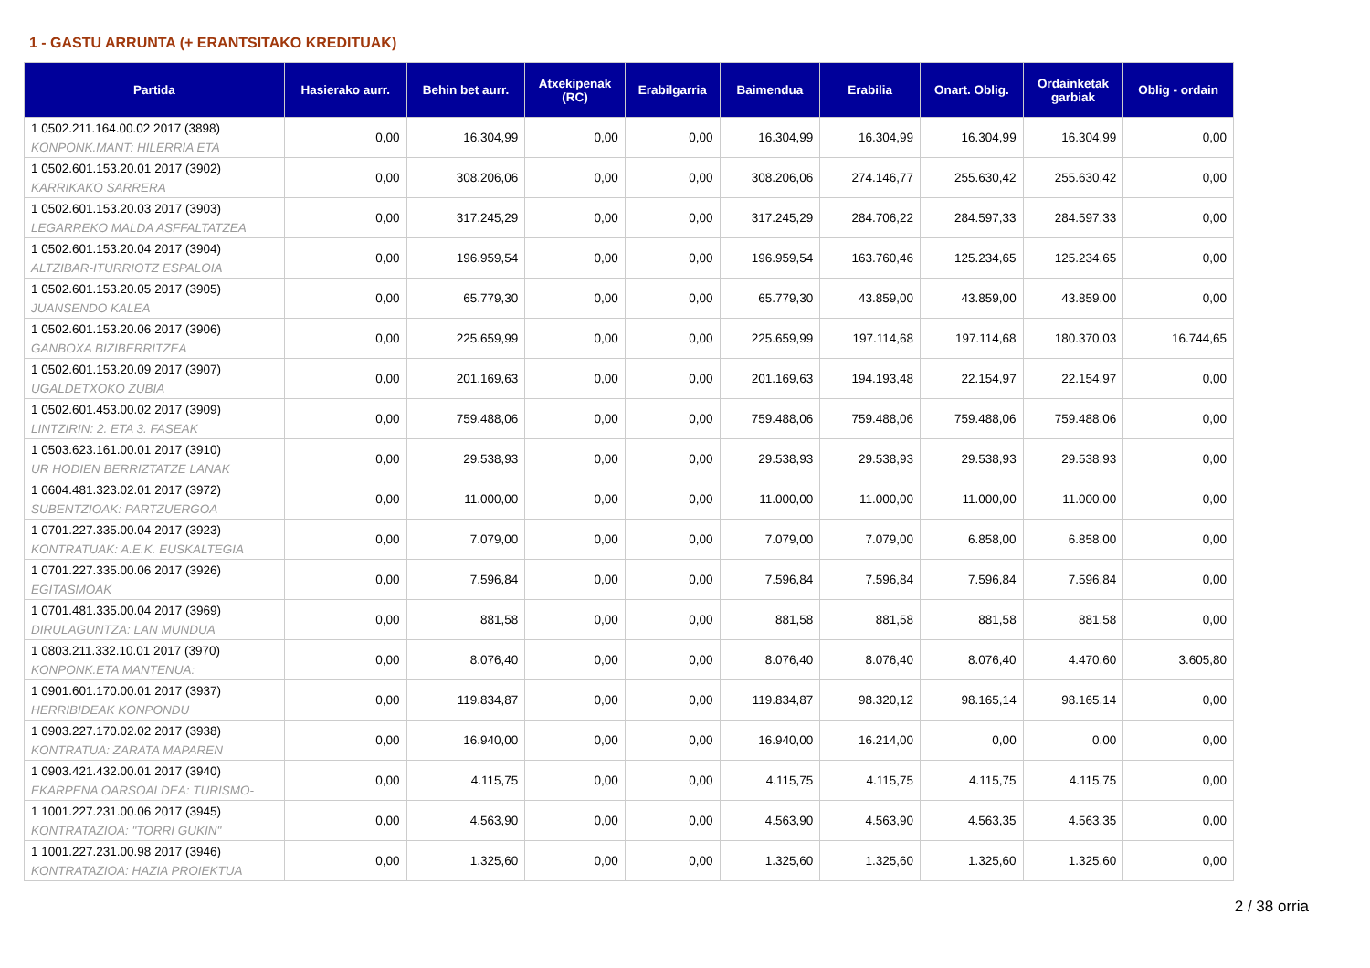1 - GASTU ARRUNTA (+ ERANTSITAKO KREDITUAK)
| Partida | Hasierako aurr. | Behin bet aurr. | Atxekipenak (RC) | Erabilgarria | Baimendua | Erabilia | Onart. Oblig. | Ordainketak garbiak | Oblig - ordain |
| --- | --- | --- | --- | --- | --- | --- | --- | --- | --- |
| 1 0502.211.164.00.02 2017 (3898) KONPONK.MANT: HILERRIA ETA | 0,00 | 16.304,99 | 0,00 | 0,00 | 16.304,99 | 16.304,99 | 16.304,99 | 16.304,99 | 0,00 |
| 1 0502.601.153.20.01 2017 (3902) KARRIKAKO SARRERA | 0,00 | 308.206,06 | 0,00 | 0,00 | 308.206,06 | 274.146,77 | 255.630,42 | 255.630,42 | 0,00 |
| 1 0502.601.153.20.03 2017 (3903) LEGARREKO MALDA ASFFALTATZEA | 0,00 | 317.245,29 | 0,00 | 0,00 | 317.245,29 | 284.706,22 | 284.597,33 | 284.597,33 | 0,00 |
| 1 0502.601.153.20.04 2017 (3904) ALTZIBAR-ITURRIOTZ ESPALOIA | 0,00 | 196.959,54 | 0,00 | 0,00 | 196.959,54 | 163.760,46 | 125.234,65 | 125.234,65 | 0,00 |
| 1 0502.601.153.20.05 2017 (3905) JUANSENDO KALEA | 0,00 | 65.779,30 | 0,00 | 0,00 | 65.779,30 | 43.859,00 | 43.859,00 | 43.859,00 | 0,00 |
| 1 0502.601.153.20.06 2017 (3906) GANBOXA BIZIBERRITZEA | 0,00 | 225.659,99 | 0,00 | 0,00 | 225.659,99 | 197.114,68 | 197.114,68 | 180.370,03 | 16.744,65 |
| 1 0502.601.153.20.09 2017 (3907) UGALDETXOKO ZUBIA | 0,00 | 201.169,63 | 0,00 | 0,00 | 201.169,63 | 194.193,48 | 22.154,97 | 22.154,97 | 0,00 |
| 1 0502.601.453.00.02 2017 (3909) LINTZIRIN: 2. ETA 3. FASEAK | 0,00 | 759.488,06 | 0,00 | 0,00 | 759.488,06 | 759.488,06 | 759.488,06 | 759.488,06 | 0,00 |
| 1 0503.623.161.00.01 2017 (3910) UR HODIEN BERRIZTATZE LANAK | 0,00 | 29.538,93 | 0,00 | 0,00 | 29.538,93 | 29.538,93 | 29.538,93 | 29.538,93 | 0,00 |
| 1 0604.481.323.02.01 2017 (3972) SUBENTZIOAK: PARTZUERGOA | 0,00 | 11.000,00 | 0,00 | 0,00 | 11.000,00 | 11.000,00 | 11.000,00 | 11.000,00 | 0,00 |
| 1 0701.227.335.00.04 2017 (3923) KONTRATUAK: A.E.K. EUSKALTEGIA | 0,00 | 7.079,00 | 0,00 | 0,00 | 7.079,00 | 7.079,00 | 6.858,00 | 6.858,00 | 0,00 |
| 1 0701.227.335.00.06 2017 (3926) EGITASMOAK | 0,00 | 7.596,84 | 0,00 | 0,00 | 7.596,84 | 7.596,84 | 7.596,84 | 7.596,84 | 0,00 |
| 1 0701.481.335.00.04 2017 (3969) DIRULAGUNTZA: LAN MUNDUA | 0,00 | 881,58 | 0,00 | 0,00 | 881,58 | 881,58 | 881,58 | 881,58 | 0,00 |
| 1 0803.211.332.10.01 2017 (3970) KONPONK.ETA MANTENUA: | 0,00 | 8.076,40 | 0,00 | 0,00 | 8.076,40 | 8.076,40 | 8.076,40 | 4.470,60 | 3.605,80 |
| 1 0901.601.170.00.01 2017 (3937) HERRIBIDEAK KONPONDU | 0,00 | 119.834,87 | 0,00 | 0,00 | 119.834,87 | 98.320,12 | 98.165,14 | 98.165,14 | 0,00 |
| 1 0903.227.170.02.02 2017 (3938) KONTRATUA: ZARATA MAPAREN | 0,00 | 16.940,00 | 0,00 | 0,00 | 16.940,00 | 16.214,00 | 0,00 | 0,00 | 0,00 |
| 1 0903.421.432.00.01 2017 (3940) EKARPENA OARSOALDEA: TURISMO- | 0,00 | 4.115,75 | 0,00 | 0,00 | 4.115,75 | 4.115,75 | 4.115,75 | 4.115,75 | 0,00 |
| 1 1001.227.231.00.06 2017 (3945) KONTRATAZIOA: "TORRI GUKIN" | 0,00 | 4.563,90 | 0,00 | 0,00 | 4.563,90 | 4.563,90 | 4.563,35 | 4.563,35 | 0,00 |
| 1 1001.227.231.00.98 2017 (3946) KONTRATAZIOA: HAZIA PROIEKTUA | 0,00 | 1.325,60 | 0,00 | 0,00 | 1.325,60 | 1.325,60 | 1.325,60 | 1.325,60 | 0,00 |
2 / 38 orria